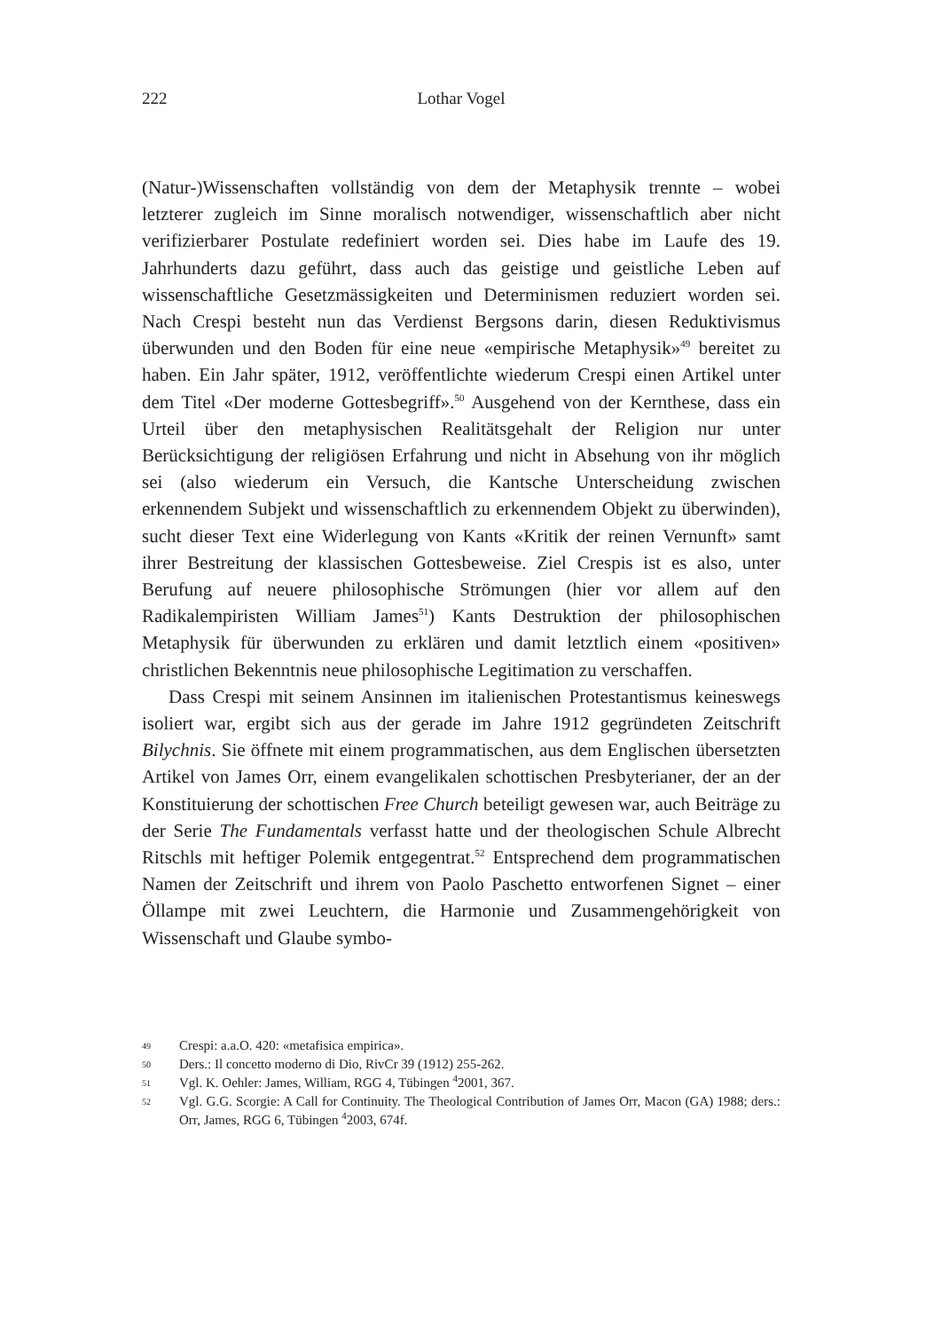222
Lothar Vogel
(Natur-)Wissenschaften vollständig von dem der Metaphysik trennte – wobei letzterer zugleich im Sinne moralisch notwendiger, wissenschaftlich aber nicht verifizierbarer Postulate redefiniert worden sei. Dies habe im Laufe des 19. Jahrhunderts dazu geführt, dass auch das geistige und geistliche Leben auf wissenschaftliche Gesetzmässigkeiten und Determinismen reduziert worden sei. Nach Crespi besteht nun das Verdienst Bergsons darin, diesen Reduktivismus überwunden und den Boden für eine neue «empirische Metaphysik»<sup>49</sup> bereitet zu haben. Ein Jahr später, 1912, veröffentlichte wiederum Crespi einen Artikel unter dem Titel «Der moderne Gottesbegriff».<sup>50</sup> Ausgehend von der Kernthese, dass ein Urteil über den metaphysischen Realitätsgehalt der Religion nur unter Berücksichtigung der religiösen Erfahrung und nicht in Absehung von ihr möglich sei (also wiederum ein Versuch, die Kantsche Unterscheidung zwischen erkennendem Subjekt und wissenschaftlich zu erkennendem Objekt zu überwinden), sucht dieser Text eine Widerlegung von Kants «Kritik der reinen Vernunft» samt ihrer Bestreitung der klassischen Gottesbeweise. Ziel Crespis ist es also, unter Berufung auf neuere philosophische Strömungen (hier vor allem auf den Radikalempiristen William James<sup>51</sup>) Kants Destruktion der philosophischen Metaphysik für überwunden zu erklären und damit letztlich einem «positiven» christlichen Bekenntnis neue philosophische Legitimation zu verschaffen.
Dass Crespi mit seinem Ansinnen im italienischen Protestantismus keineswegs isoliert war, ergibt sich aus der gerade im Jahre 1912 gegründeten Zeitschrift Bilychnis. Sie öffnete mit einem programmatischen, aus dem Englischen übersetzten Artikel von James Orr, einem evangelikalen schottischen Presbyterianer, der an der Konstituierung der schottischen Free Church beteiligt gewesen war, auch Beiträge zu der Serie The Fundamentals verfasst hatte und der theologischen Schule Albrecht Ritschls mit heftiger Polemik entgegentrat.<sup>52</sup> Entsprechend dem programmatischen Namen der Zeitschrift und ihrem von Paolo Paschetto entworfenen Signet – einer Öllampe mit zwei Leuchtern, die Harmonie und Zusammengehörigkeit von Wissenschaft und Glaube symbo-
49 Crespi: a.a.O. 420: «metafisica empirica».
50 Ders.: Il concetto moderno di Dio, RivCr 39 (1912) 255-262.
51 Vgl. K. Oehler: James, William, RGG 4, Tübingen <sup>4</sup>2001, 367.
52 Vgl. G.G. Scorgie: A Call for Continuity. The Theological Contribution of James Orr, Macon (GA) 1988; ders.: Orr, James, RGG 6, Tübingen <sup>4</sup>2003, 674f.